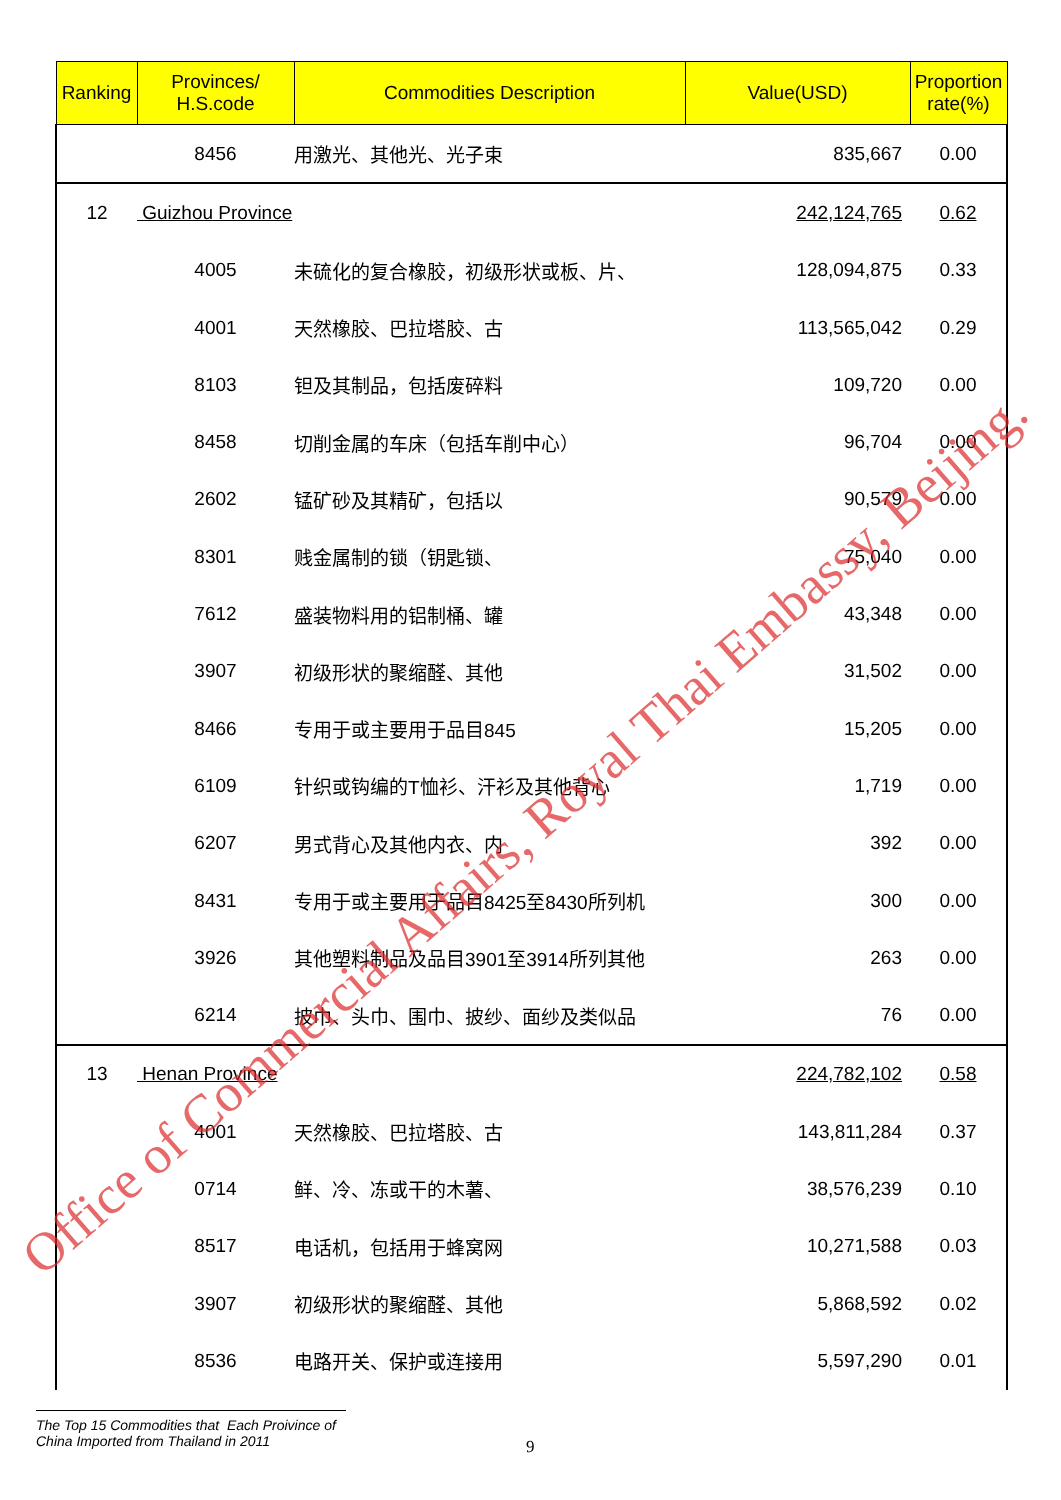| Ranking | Provinces/ H.S.code | Commodities Description | Value(USD) | Proportion rate(%) |
| --- | --- | --- | --- | --- |
| | 8456 | 用激光、其他光、光子束 | 835,667 | 0.00 |
| 12 | Guizhou Province | | 242,124,765 | 0.62 |
| | 4005 | 未硫化的复合橡胶，初级形状或板、片、 | 128,094,875 | 0.33 |
| | 4001 | 天然橡胶、巴拉塔胶、古 | 113,565,042 | 0.29 |
| | 8103 | 钽及其制品，包括废碎料 | 109,720 | 0.00 |
| | 8458 | 切削金属的车床（包括车削中心） | 96,704 | 0.00 |
| | 2602 | 锰矿砂及其精矿，包括以 | 90,579 | 0.00 |
| | 8301 | 贱金属制的锁（钥匙锁、 | 75,040 | 0.00 |
| | 7612 | 盛装物料用的铝制桶、罐 | 43,348 | 0.00 |
| | 3907 | 初级形状的聚缩醛、其他 | 31,502 | 0.00 |
| | 8466 | 专用于或主要用于品目845 | 15,205 | 0.00 |
| | 6109 | 针织或钩编的T恤衫、汗衫及其他背心 | 1,719 | 0.00 |
| | 6207 | 男式背心及其他内衣、内 | 392 | 0.00 |
| | 8431 | 专用于或主要用于品目8425至8430所列机 | 300 | 0.00 |
| | 3926 | 其他塑料制品及品目3901至3914所列其他 | 263 | 0.00 |
| | 6214 | 披巾、头巾、围巾、披纱、面纱及类似品 | 76 | 0.00 |
| 13 | Henan Province | | 224,782,102 | 0.58 |
| | 4001 | 天然橡胶、巴拉塔胶、古 | 143,811,284 | 0.37 |
| | 0714 | 鲜、冷、冻或干的木薯、 | 38,576,239 | 0.10 |
| | 8517 | 电话机，包括用于蜂窝网 | 10,271,588 | 0.03 |
| | 3907 | 初级形状的聚缩醛、其他 | 5,868,592 | 0.02 |
| | 8536 | 电路开关、保护或连接用 | 5,597,290 | 0.01 |
Office of Commercial Affairs, Royal Thai Embassy, Beijing.
The Top 15 Commodities that Each Proivince of
China Imported from Thailand in 2011
9